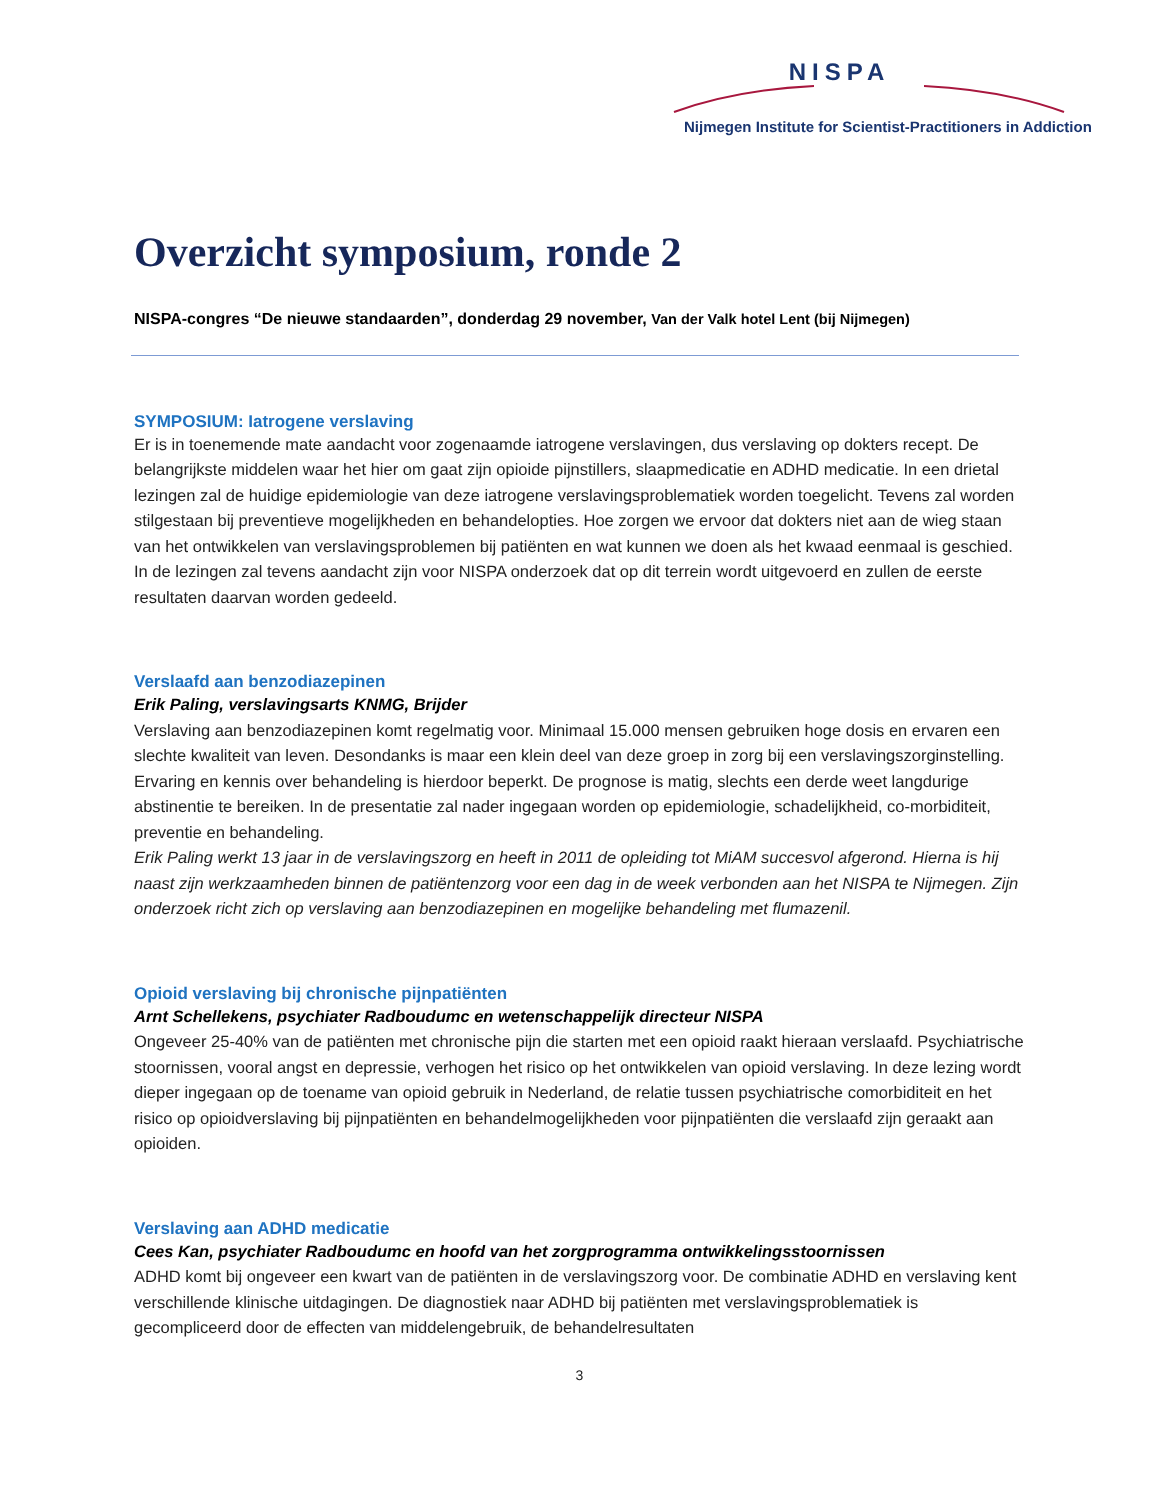NISPA
Nijmegen Institute for Scientist-Practitioners in Addiction
Overzicht symposium, ronde 2
NISPA-congres “De nieuwe standaarden”, donderdag 29 november, Van der Valk hotel Lent (bij Nijmegen)
SYMPOSIUM: Iatrogene verslaving
Er is in toenemende mate aandacht voor zogenaamde iatrogene verslavingen, dus verslaving op dokters recept. De belangrijkste middelen waar het hier om gaat zijn opioide pijnstillers, slaapmedicatie en ADHD medicatie. In een drietal lezingen zal de huidige epidemiologie van deze iatrogene verslavingsproblematiek worden toegelicht. Tevens zal worden stilgestaan bij preventieve mogelijkheden en behandelopties. Hoe zorgen we ervoor dat dokters niet aan de wieg staan van het ontwikkelen van verslavingsproblemen bij patiënten en wat kunnen we doen als het kwaad eenmaal is geschied. In de lezingen zal tevens aandacht zijn voor NISPA onderzoek dat op dit terrein wordt uitgevoerd en zullen de eerste resultaten daarvan worden gedeeld.
Verslaafd aan benzodiazepinen
Erik Paling, verslavingsarts KNMG, Brijder
Verslaving aan benzodiazepinen komt regelmatig voor. Minimaal 15.000 mensen gebruiken hoge dosis en ervaren een slechte kwaliteit van leven. Desondanks is maar een klein deel van deze groep in zorg bij een verslavingszorginstelling. Ervaring en kennis over behandeling is hierdoor beperkt. De prognose is matig, slechts een derde weet langdurige abstinentie te bereiken. In de presentatie zal nader ingegaan worden op epidemiologie, schadelijkheid, co-morbiditeit, preventie en behandeling.
Erik Paling werkt 13 jaar in de verslavingszorg en heeft in 2011 de opleiding tot MiAM succesvol afgerond. Hierna is hij naast zijn werkzaamheden binnen de patiëntenzorg voor een dag in de week verbonden aan het NISPA te Nijmegen. Zijn onderzoek richt zich op verslaving aan benzodiazepinen en mogelijke behandeling met flumazenil.
Opioid verslaving bij chronische pijnpatiënten
Arnt Schellekens, psychiater Radboudumc en wetenschappelijk directeur NISPA
Ongeveer 25-40% van de patiënten met chronische pijn die starten met een opioid raakt hieraan verslaafd. Psychiatrische stoornissen, vooral angst en depressie, verhogen het risico op het ontwikkelen van opioid verslaving. In deze lezing wordt dieper ingegaan op de toename van opioid gebruik in Nederland, de relatie tussen psychiatrische comorbiditeit en het risico op opioidverslaving bij pijnpatiënten en behandelmogelijkheden voor pijnpatiënten die verslaafd zijn geraakt aan opioiden.
Verslaving aan ADHD medicatie
Cees Kan, psychiater Radboudumc en hoofd van het zorgprogramma ontwikkelingsstoornissen
ADHD komt bij ongeveer een kwart van de patiënten in de verslavingszorg voor. De combinatie ADHD en verslaving kent verschillende klinische uitdagingen. De diagnostiek naar ADHD bij patiënten met verslavingsproblematiek is gecompliceerd door de effecten van middelengebruik, de behandelresultaten
3